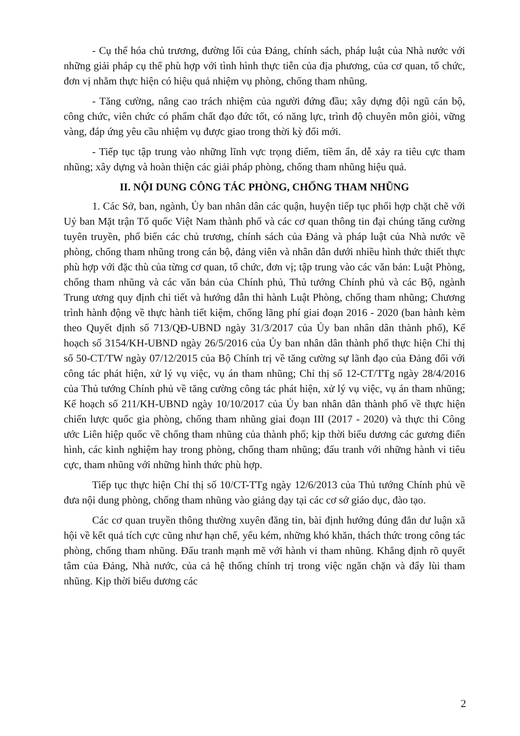- Cụ thể hóa chủ trương, đường lối của Đảng, chính sách, pháp luật của Nhà nước với những giải pháp cụ thể phù hợp với tình hình thực tiễn của địa phương, của cơ quan, tổ chức, đơn vị nhằm thực hiện có hiệu quả nhiệm vụ phòng, chống tham nhũng.
- Tăng cường, nâng cao trách nhiệm của người đứng đầu; xây dựng đội ngũ cán bộ, công chức, viên chức có phẩm chất đạo đức tốt, có năng lực, trình độ chuyên môn giỏi, vững vàng, đáp ứng yêu cầu nhiệm vụ được giao trong thời kỳ đổi mới.
- Tiếp tục tập trung vào những lĩnh vực trọng điểm, tiềm ẩn, dễ xảy ra tiêu cực tham nhũng; xây dựng và hoàn thiện các giải pháp phòng, chống tham nhũng hiệu quả.
II. NỘI DUNG CÔNG TÁC PHÒNG, CHỐNG THAM NHŨNG
1. Các Sở, ban, ngành, Ủy ban nhân dân các quận, huyện tiếp tục phối hợp chặt chẽ với Uỷ ban Mặt trận Tổ quốc Việt Nam thành phố và các cơ quan thông tin đại chúng tăng cường tuyên truyền, phổ biến các chủ trương, chính sách của Đảng và pháp luật của Nhà nước về phòng, chống tham nhũng trong cán bộ, đảng viên và nhân dân dưới nhiều hình thức thiết thực phù hợp với đặc thù của từng cơ quan, tổ chức, đơn vị; tập trung vào các văn bản: Luật Phòng, chống tham nhũng và các văn bản của Chính phủ, Thủ tướng Chính phủ và các Bộ, ngành Trung ương quy định chi tiết và hướng dẫn thi hành Luật Phòng, chống tham nhũng; Chương trình hành động về thực hành tiết kiệm, chống lãng phí giai đoạn 2016 - 2020 (ban hành kèm theo Quyết định số 713/QĐ-UBND ngày 31/3/2017 của Ủy ban nhân dân thành phố), Kế hoạch số 3154/KH-UBND ngày 26/5/2016 của Ủy ban nhân dân thành phố thực hiện Chỉ thị số 50-CT/TW ngày 07/12/2015 của Bộ Chính trị về tăng cường sự lãnh đạo của Đảng đối với công tác phát hiện, xử lý vụ việc, vụ án tham nhũng; Chỉ thị số 12-CT/TTg ngày 28/4/2016 của Thủ tướng Chính phủ về tăng cường công tác phát hiện, xử lý vụ việc, vụ án tham nhũng; Kế hoạch số 211/KH-UBND ngày 10/10/2017 của Ủy ban nhân dân thành phố về thực hiện chiến lược quốc gia phòng, chống tham nhũng giai đoạn III (2017 - 2020) và thực thi Công ước Liên hiệp quốc về chống tham nhũng của thành phố; kịp thời biểu dương các gương điển hình, các kinh nghiệm hay trong phòng, chống tham nhũng; đấu tranh với những hành vi tiêu cực, tham nhũng với những hình thức phù hợp.
Tiếp tục thực hiện Chỉ thị số 10/CT-TTg ngày 12/6/2013 của Thủ tướng Chính phủ về đưa nội dung phòng, chống tham nhũng vào giảng dạy tại các cơ sở giáo dục, đào tạo.
Các cơ quan truyền thông thường xuyên đăng tin, bài định hướng đúng đắn dư luận xã hội về kết quả tích cực cũng như hạn chế, yếu kém, những khó khăn, thách thức trong công tác phòng, chống tham nhũng. Đấu tranh mạnh mẽ với hành vi tham nhũng. Khẳng định rõ quyết tâm của Đảng, Nhà nước, của cả hệ thống chính trị trong việc ngăn chặn và đẩy lùi tham nhũng. Kịp thời biểu dương các
2